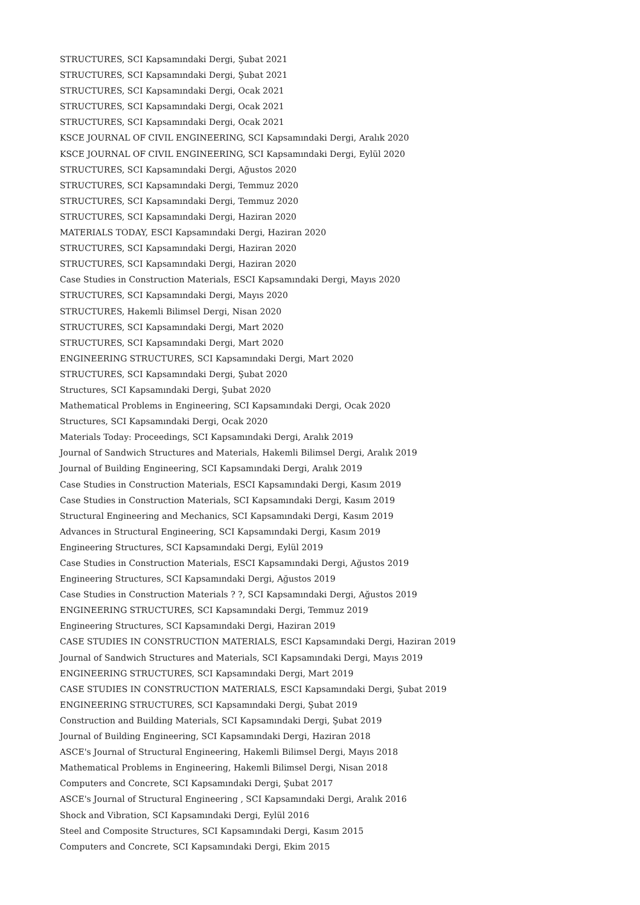STRUCTURES, SCI Kapsamındaki Dergi, Şubat 2021
STRUCTURES, SCI Kapsamındaki Dergi, Şubat 2021
STRUCTURES, SCI Kapsamındaki Dergi, Ocak 2021
STRUCTURES, SCI Kapsamındaki Dergi, Ocak 2021
STRUCTURES, SCI Kapsamındaki Dergi, Ocak 2021
KSCE JOURNAL OF CIVIL ENGINEERING, SCI Kapsamındaki Dergi, Aralık 2020
KSCE JOURNAL OF CIVIL ENGINEERING, SCI Kapsamındaki Dergi, Eylül 2020
STRUCTURES, SCI Kapsamındaki Dergi, Ağustos 2020
STRUCTURES, SCI Kapsamındaki Dergi, Temmuz 2020
STRUCTURES, SCI Kapsamındaki Dergi, Temmuz 2020
STRUCTURES, SCI Kapsamındaki Dergi, Haziran 2020
MATERIALS TODAY, ESCI Kapsamındaki Dergi, Haziran 2020
STRUCTURES, SCI Kapsamındaki Dergi, Haziran 2020
STRUCTURES, SCI Kapsamındaki Dergi, Haziran 2020
Case Studies in Construction Materials, ESCI Kapsamındaki Dergi, Mayıs 2020
STRUCTURES, SCI Kapsamındaki Dergi, Mayıs 2020
STRUCTURES, Hakemli Bilimsel Dergi, Nisan 2020
STRUCTURES, SCI Kapsamındaki Dergi, Mart 2020
STRUCTURES, SCI Kapsamındaki Dergi, Mart 2020
ENGINEERING STRUCTURES, SCI Kapsamındaki Dergi, Mart 2020
STRUCTURES, SCI Kapsamındaki Dergi, Şubat 2020
Structures, SCI Kapsamındaki Dergi, Şubat 2020
Mathematical Problems in Engineering, SCI Kapsamındaki Dergi, Ocak 2020
Structures, SCI Kapsamındaki Dergi, Ocak 2020
Materials Today: Proceedings, SCI Kapsamındaki Dergi, Aralık 2019
Journal of Sandwich Structures and Materials, Hakemli Bilimsel Dergi, Aralık 2019
Journal of Building Engineering, SCI Kapsamındaki Dergi, Aralık 2019
Case Studies in Construction Materials, ESCI Kapsamındaki Dergi, Kasım 2019
Case Studies in Construction Materials, SCI Kapsamındaki Dergi, Kasım 2019
Structural Engineering and Mechanics, SCI Kapsamındaki Dergi, Kasım 2019
Advances in Structural Engineering, SCI Kapsamındaki Dergi, Kasım 2019
Engineering Structures, SCI Kapsamındaki Dergi, Eylül 2019
Case Studies in Construction Materials, ESCI Kapsamındaki Dergi, Ağustos 2019
Engineering Structures, SCI Kapsamındaki Dergi, Ağustos 2019
Case Studies in Construction Materials ? ?, SCI Kapsamındaki Dergi, Ağustos 2019
ENGINEERING STRUCTURES, SCI Kapsamındaki Dergi, Temmuz 2019
Engineering Structures, SCI Kapsamındaki Dergi, Haziran 2019
CASE STUDIES IN CONSTRUCTION MATERIALS, ESCI Kapsamındaki Dergi, Haziran 2019
Journal of Sandwich Structures and Materials, SCI Kapsamındaki Dergi, Mayıs 2019
ENGINEERING STRUCTURES, SCI Kapsamındaki Dergi, Mart 2019
CASE STUDIES IN CONSTRUCTION MATERIALS, ESCI Kapsamındaki Dergi, Şubat 2019
ENGINEERING STRUCTURES, SCI Kapsamındaki Dergi, Şubat 2019
Construction and Building Materials, SCI Kapsamındaki Dergi, Şubat 2019
Journal of Building Engineering, SCI Kapsamındaki Dergi, Haziran 2018
ASCE's Journal of Structural Engineering, Hakemli Bilimsel Dergi, Mayıs 2018
Mathematical Problems in Engineering, Hakemli Bilimsel Dergi, Nisan 2018
Computers and Concrete, SCI Kapsamındaki Dergi, Şubat 2017
ASCE's Journal of Structural Engineering , SCI Kapsamındaki Dergi, Aralık 2016
Shock and Vibration, SCI Kapsamındaki Dergi, Eylül 2016
Steel and Composite Structures, SCI Kapsamındaki Dergi, Kasım 2015
Computers and Concrete, SCI Kapsamındaki Dergi, Ekim 2015